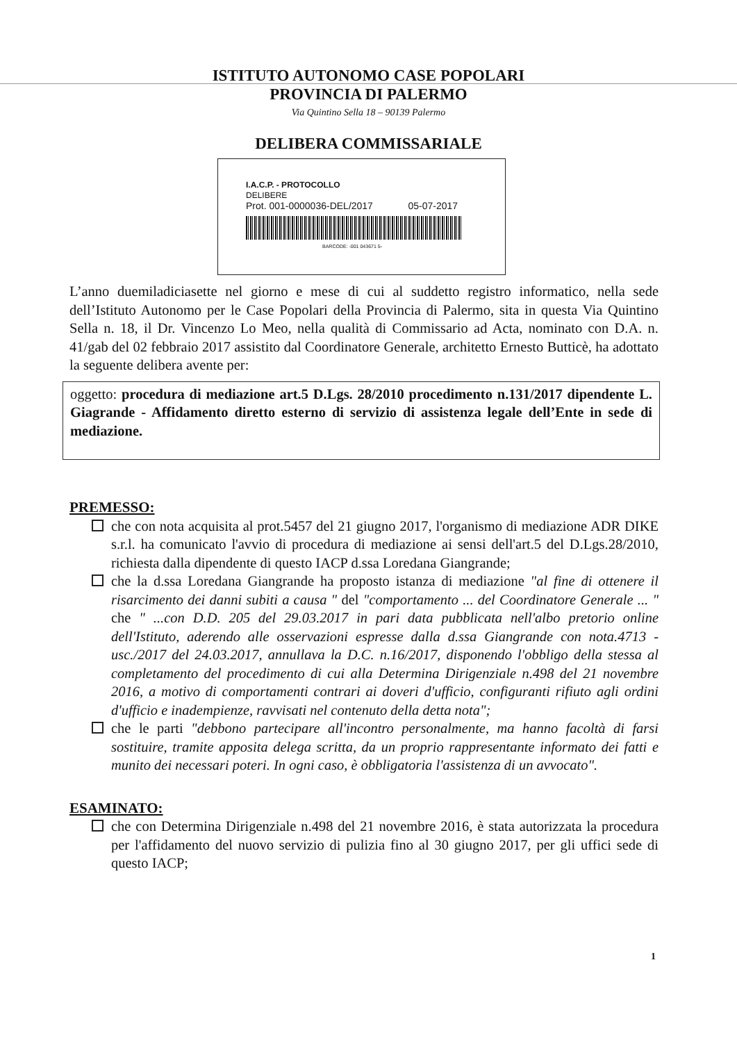ISTITUTO AUTONOMO CASE POPOLARI
PROVINCIA DI PALERMO
Via Quintino Sella 18 – 90139 Palermo
DELIBERA COMMISSARIALE
I.A.C.P. - PROTOCOLLO
DELIBERE
Prot. 001-0000036-DEL/2017 05-07-2017
BARCODE: -001 043671 5-
L’anno duemiladiciasette nel giorno e mese di cui al suddetto registro informatico, nella sede dell’Istituto Autonomo per le Case Popolari della Provincia di Palermo, sita in questa Via Quintino Sella n. 18, il Dr. Vincenzo Lo Meo, nella qualità di Commissario ad Acta, nominato con D.A. n. 41/gab del 02 febbraio 2017 assistito dal Coordinatore Generale, architetto Ernesto Butticè, ha adottato la seguente delibera avente per:
oggetto: procedura di mediazione art.5 D.Lgs. 28/2010 procedimento n.131/2017 dipendente L. Giagrande - Affidamento diretto esterno di servizio di assistenza legale dell’Ente in sede di mediazione.
PREMESSO:
che con nota acquisita al prot.5457 del 21 giugno 2017, l'organismo di mediazione ADR DIKE s.r.l. ha comunicato l'avvio di procedura di mediazione ai sensi dell'art.5 del D.Lgs.28/2010, richiesta dalla dipendente di questo IACP d.ssa Loredana Giangrande;
che la d.ssa Loredana Giangrande ha proposto istanza di mediazione "al fine di ottenere il risarcimento dei danni subiti a causa " del "comportamento ... del Coordinatore Generale ... " che " ...con D.D. 205 del 29.03.2017 in pari data pubblicata nell'albo pretorio online dell'Istituto, aderendo alle osservazioni espresse dalla d.ssa Giangrande con nota.4713 - usc./2017 del 24.03.2017, annullava la D.C. n.16/2017, disponendo l'obbligo della stessa al completamento del procedimento di cui alla Determina Dirigenziale n.498 del 21 novembre 2016, a motivo di comportamenti contrari ai doveri d'ufficio, configuranti rifiuto agli ordini d'ufficio e inadempienze, ravvisati nel contenuto della detta nota";
che le parti "debbono partecipare all'incontro personalmente, ma hanno facoltà di farsi sostituire, tramite apposita delega scritta, da un proprio rappresentante informato dei fatti e munito dei necessari poteri. In ogni caso, è obbligatoria l'assistenza di un avvocato".
ESAMINATO:
che con Determina Dirigenziale n.498 del 21 novembre 2016, è stata autorizzata la procedura per l'affidamento del nuovo servizio di pulizia fino al 30 giugno 2017, per gli uffici sede di questo IACP;
1